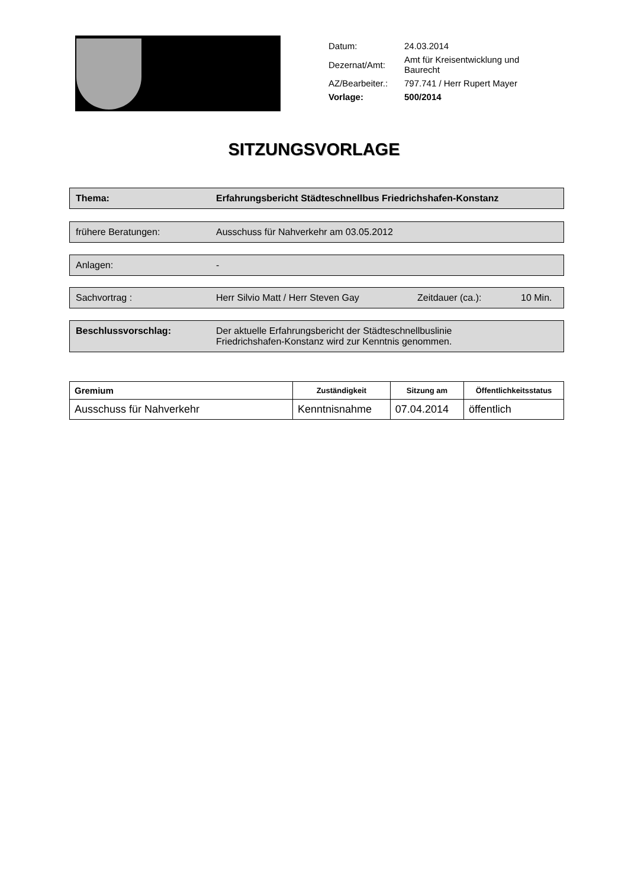| Datum: | 24.03.2014 |
| Dezernat/Amt: | Amt für Kreisentwicklung und Baurecht |
| AZ/Bearbeiter.: | 797.741 / Herr Rupert Mayer |
| Vorlage: | 500/2014 |
SITZUNGSVORLAGE
Thema: Erfahrungsbericht Städteschnellbus Friedrichshafen-Konstanz
frühere Beratungen: Ausschuss für Nahverkehr am 03.05.2012
Anlagen: -
Sachvortrag : Herr Silvio Matt / Herr Steven Gay Zeitdauer (ca.): 10 Min.
Beschlussvorschlag: Der aktuelle Erfahrungsbericht der Städteschnellbuslinie
Friedrichshafen-Konstanz wird zur Kenntnis genommen.
| Gremium | Zuständigkeit | Sitzung am | Öffentlichkeitsstatus |
| --- | --- | --- | --- |
| Ausschuss für Nahverkehr | Kenntnisnahme | 07.04.2014 | öffentlich |